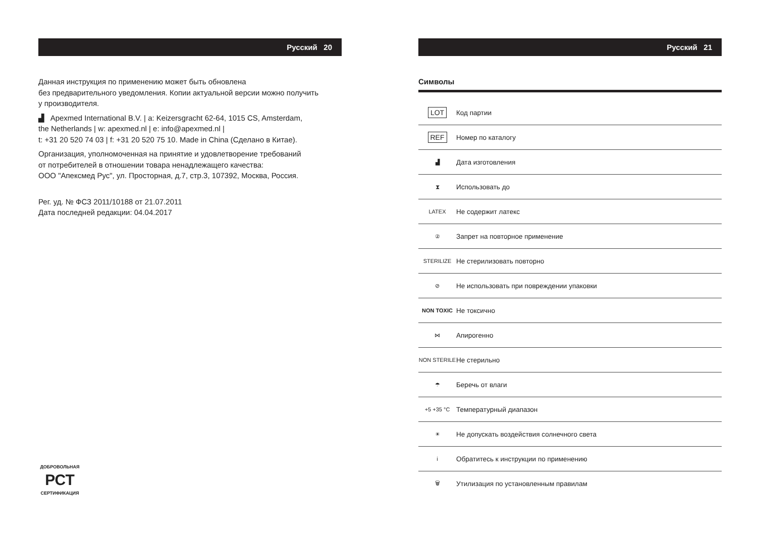Русский 20
Данная инструкция по применению может быть обновлена
без предварительного уведомления. Копии актуальной версии можно получить
у производителя.
▟ Apexmed International B.V. | a: Keizersgracht 62-64, 1015 CS, Amsterdam,
the Netherlands | w: apexmed.nl | e: info@apexmed.nl |
t: +31 20 520 74 03 | f: +31 20 520 75 10. Made in China (Сделано в Китае).
Организация, уполномоченная на принятие и удовлетворение требований
от потребителей в отношении товара ненадлежащего качества:
ООО "Апексмед Рус", ул. Просторная, д.7, стр.3, 107392, Москва, Россия.
Рег. уд. № ФСЗ 2011/10188 от 21.07.2011
Дата последней редакции: 04.04.2017
ДОБРОВОЛЬНАЯ
РСТ
СЕРТИФИКАЦИЯ
Русский 21
Символы
| LOT | Код партии |
| REF | Номер по каталогу |
| ▟ | Дата изготовления |
| ⧗ | Использовать до |
| LATEX | Не содержит латекс |
| ② | Запрет на повторное применение |
| STERILIZE | Не стерилизовать повторно |
| ⊘ | Не использовать при повреждении упаковки |
| NON TOXIC | Не токсично |
| ⋈ | Апирогенно |
| NON STERILE | Не стерильно |
| ☂ | Беречь от влаги |
| +5 +35 °C | Температурный диапазон |
| ☀ | Не допускать воздействия солнечного света |
| i | Обратитесь к инструкции по применению |
| 🗑 | Утилизация по установленным правилам |